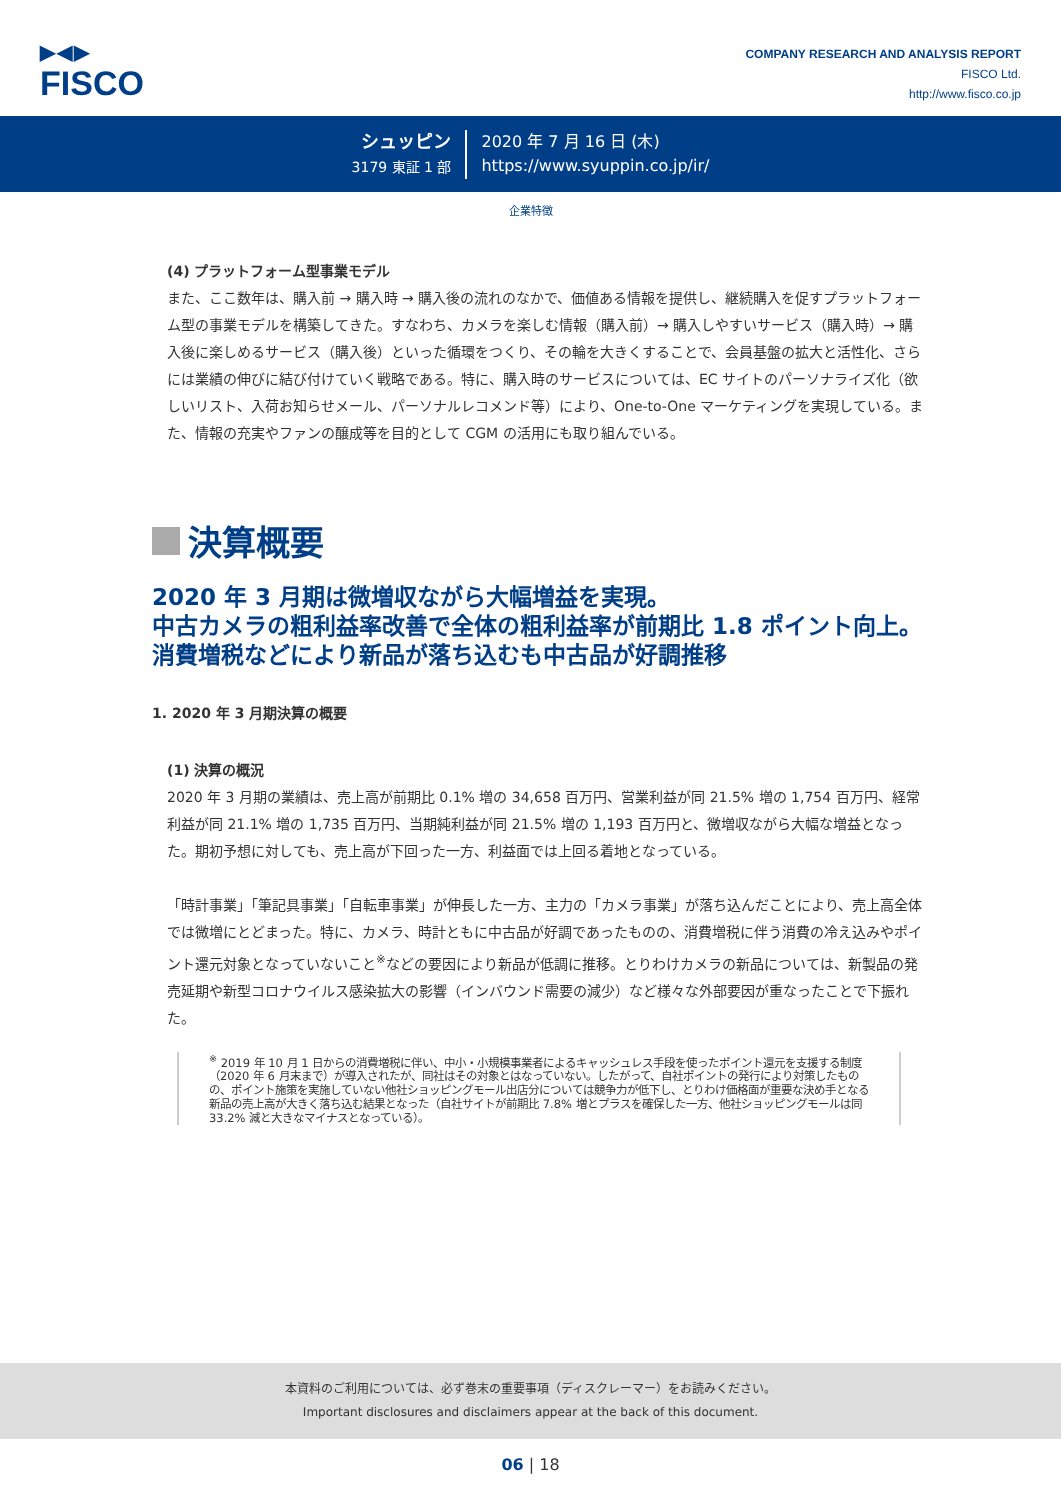▶◀▶
FISCO
COMPANY RESEARCH AND ANALYSIS REPORT
FISCO Ltd.
http://www.fisco.co.jp
シュッピン
3179 東証 1 部
2020 年 7 月 16 日 (木)
https://www.syuppin.co.jp/ir/
企業特徴
(4) プラットフォーム型事業モデル
また、ここ数年は、購入前 → 購入時 → 購入後の流れのなかで、価値ある情報を提供し、継続購入を促すプラットフォーム型の事業モデルを構築してきた。すなわち、カメラを楽しむ情報（購入前）→ 購入しやすいサービス（購入時）→ 購入後に楽しめるサービス（購入後）といった循環をつくり、その輪を大きくすることで、会員基盤の拡大と活性化、さらには業績の伸びに結び付けていく戦略である。特に、購入時のサービスについては、EC サイトのパーソナライズ化（欲しいリスト、入荷お知らせメール、パーソナルレコメンド等）により、One-to-One マーケティングを実現している。また、情報の充実やファンの醸成等を目的として CGM の活用にも取り組んでいる。
決算概要
2020 年 3 月期は微増収ながら大幅増益を実現。
中古カメラの粗利益率改善で全体の粗利益率が前期比 1.8 ポイント向上。消費増税などにより新品が落ち込むも中古品が好調推移
1. 2020 年 3 月期決算の概要
(1) 決算の概況
2020 年 3 月期の業績は、売上高が前期比 0.1% 増の 34,658 百万円、営業利益が同 21.5% 増の 1,754 百万円、経常利益が同 21.1% 増の 1,735 百万円、当期純利益が同 21.5% 増の 1,193 百万円と、微増収ながら大幅な増益となった。期初予想に対しても、売上高が下回った一方、利益面では上回る着地となっている。
「時計事業」「筆記具事業」「自転車事業」が伸長した一方、主力の「カメラ事業」が落ち込んだことにより、売上高全体では微増にとどまった。特に、カメラ、時計ともに中古品が好調であったものの、消費増税に伴う消費の冷え込みやポイント還元対象となっていないこと<sup>※</sup>などの要因により新品が低調に推移。とりわけカメラの新品については、新製品の発売延期や新型コロナウイルス感染拡大の影響（インバウンド需要の減少）など様々な外部要因が重なったことで下振れた。
<sup>※</sup> 2019 年 10 月 1 日からの消費増税に伴い、中小・小規模事業者によるキャッシュレス手段を使ったポイント還元を支援する制度（2020 年 6 月末まで）が導入されたが、同社はその対象とはなっていない。したがって、自社ポイントの発行により対策したものの、ポイント施策を実施していない他社ショッピングモール出店分については競争力が低下し、とりわけ価格面が重要な決め手となる新品の売上高が大きく落ち込む結果となった（自社サイトが前期比 7.8% 増とプラスを確保した一方、他社ショッピングモールは同 33.2% 減と大きなマイナスとなっている）。
本資料のご利用については、必ず巻末の重要事項（ディスクレーマー）をお読みください。
Important disclosures and disclaimers appear at the back of this document.
06 | 18